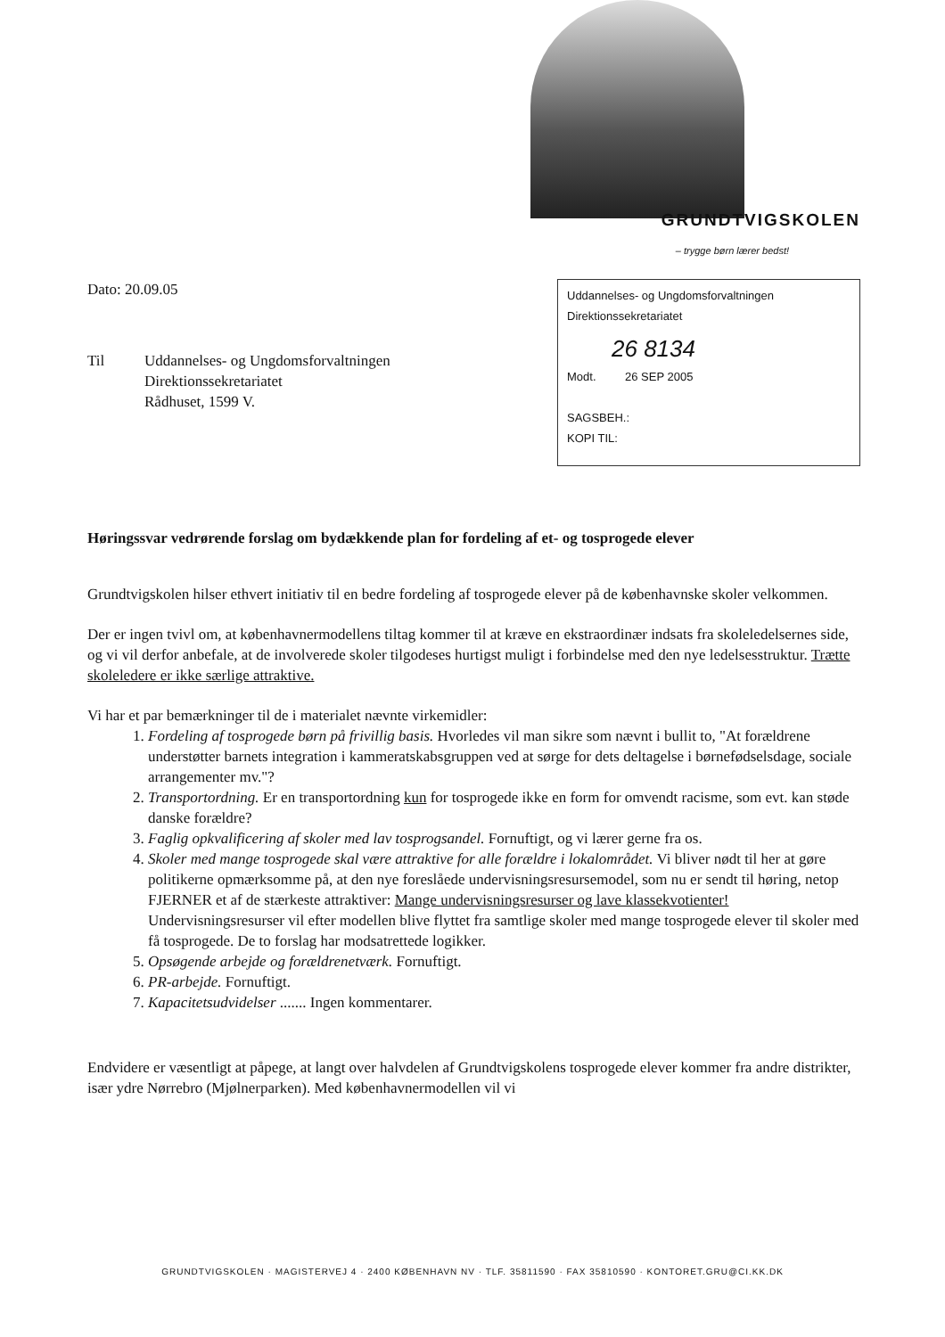GRUNDTVIGSKOLEN
– trygge børn lærer bedst!
Dato: 20.09.05
Uddannelses- og Ungdomsforvaltningen
Direktionssekretariatet
26 8134
Modt. 26 SEP 2005
SAGSBEH.:
KOPI TIL:
Til Uddannelses- og Ungdomsforvaltningen
Direktionssekretariatet
Rådhuset, 1599 V.
Høringssvar vedrørende forslag om bydækkende plan for fordeling af et- og tosprogede elever
Grundtvigskolen hilser ethvert initiativ til en bedre fordeling af tosprogede elever på de københavnske skoler velkommen.
Der er ingen tvivl om, at københavnermodellens tiltag kommer til at kræve en ekstraordinær indsats fra skoleledelsernes side, og vi vil derfor anbefale, at de involverede skoler tilgodeses hurtigst muligt i forbindelse med den nye ledelsesstruktur. Trætte skoleledere er ikke særlige attraktive.
Vi har et par bemærkninger til de i materialet nævnte virkemidler:
1. Fordeling af tosprogede børn på frivillig basis. Hvorledes vil man sikre som nævnt i bullit to, "At forældrene understøtter barnets integration i kammeratskabsgruppen ved at sørge for dets deltagelse i børnefødselsdage, sociale arrangementer mv."?
2. Transportordning. Er en transportordning kun for tosprogede ikke en form for omvendt racisme, som evt. kan støde danske forældre?
3. Faglig opkvalificering af skoler med lav tosprogsandel. Fornuftigt, og vi lærer gerne fra os.
4. Skoler med mange tosprogede skal være attraktive for alle forældre i lokalområdet. Vi bliver nødt til her at gøre politikerne opmærksomme på, at den nye foreslåede undervisningsresursemodel, som nu er sendt til høring, netop FJERNER et af de stærkeste attraktiver: Mange undervisningsresurser og lave klassekvotienter! Undervisningsresurser vil efter modellen blive flyttet fra samtlige skoler med mange tosprogede elever til skoler med få tosprogede. De to forslag har modsatrettede logikker.
5. Opsøgende arbejde og forældrenetværk. Fornuftigt.
6. PR-arbejde. Fornuftigt.
7. Kapacitetsudvidelser ....... Ingen kommentarer.
Endvidere er væsentligt at påpege, at langt over halvdelen af Grundtvigskolens tosprogede elever kommer fra andre distrikter, især ydre Nørrebro (Mjølnerparken). Med københavnermodellen vil vi
GRUNDTVIGSKOLEN · MAGISTERVEJ 4 · 2400 KØBENHAVN NV · TLF. 35811590 · FAX 35810590 · KONTORET.GRU@CI.KK.DK